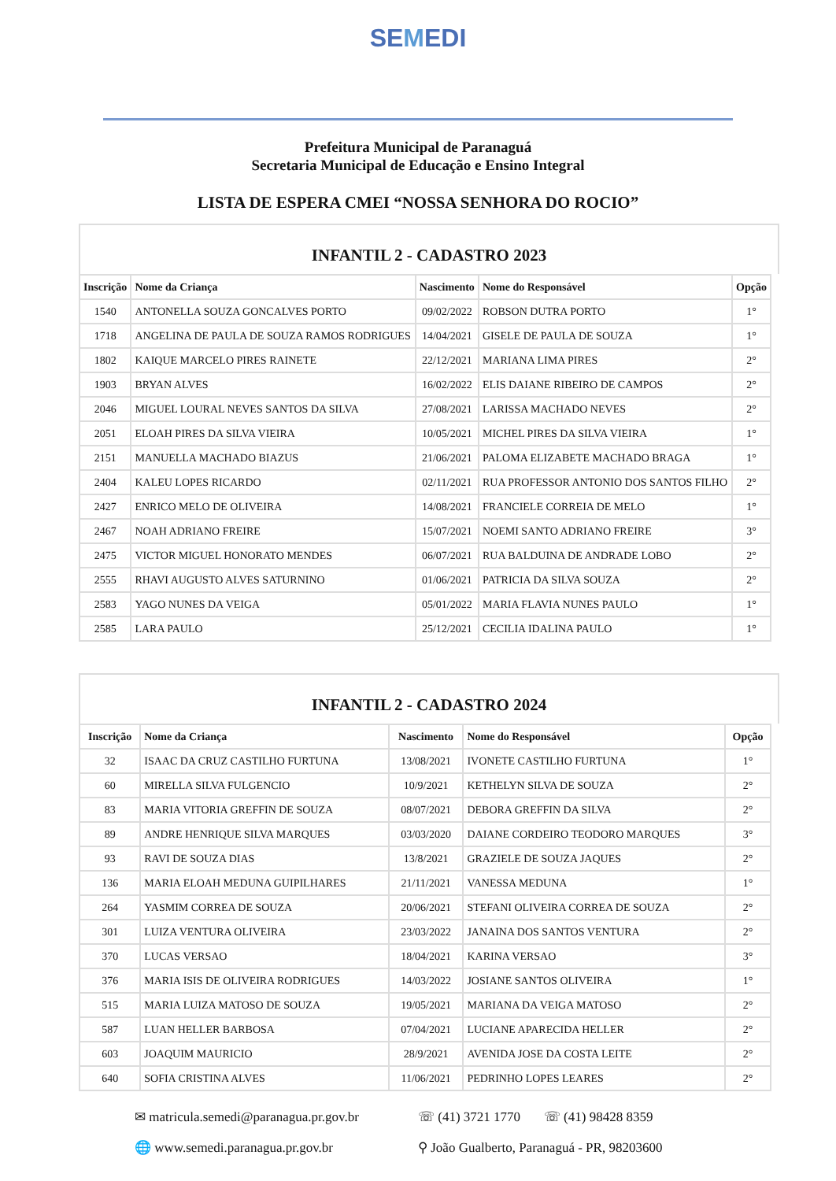SEMEDI
Prefeitura Municipal de Paranaguá
Secretaria Municipal de Educação e Ensino Integral
LISTA DE ESPERA CMEI “NOSSA SENHORA DO ROCIO”
INFANTIL 2 - CADASTRO 2023
| Inscrição | Nome da Criança | Nascimento | Nome do Responsável | Opção |
| --- | --- | --- | --- | --- |
| 1540 | ANTONELLA SOUZA GONCALVES PORTO | 09/02/2022 | ROBSON DUTRA PORTO | 1° |
| 1718 | ANGELINA DE PAULA DE SOUZA RAMOS RODRIGUES | 14/04/2021 | GISELE DE PAULA DE SOUZA | 1° |
| 1802 | KAIQUE MARCELO PIRES RAINETE | 22/12/2021 | MARIANA LIMA PIRES | 2° |
| 1903 | BRYAN ALVES | 16/02/2022 | ELIS DAIANE RIBEIRO DE CAMPOS | 2° |
| 2046 | MIGUEL LOURAL NEVES SANTOS DA SILVA | 27/08/2021 | LARISSA MACHADO NEVES | 2° |
| 2051 | ELOAH PIRES DA SILVA VIEIRA | 10/05/2021 | MICHEL PIRES DA SILVA VIEIRA | 1° |
| 2151 | MANUELLA MACHADO BIAZUS | 21/06/2021 | PALOMA ELIZABETE MACHADO BRAGA | 1° |
| 2404 | KALEU LOPES RICARDO | 02/11/2021 | RUA PROFESSOR ANTONIO DOS SANTOS FILHO | 2° |
| 2427 | ENRICO MELO DE OLIVEIRA | 14/08/2021 | FRANCIELE CORREIA DE MELO | 1° |
| 2467 | NOAH ADRIANO FREIRE | 15/07/2021 | NOEMI SANTO ADRIANO FREIRE | 3° |
| 2475 | VICTOR MIGUEL HONORATO MENDES | 06/07/2021 | RUA BALDUINA DE ANDRADE LOBO | 2° |
| 2555 | RHAVI AUGUSTO ALVES SATURNINO | 01/06/2021 | PATRICIA DA SILVA SOUZA | 2° |
| 2583 | YAGO NUNES DA VEIGA | 05/01/2022 | MARIA FLAVIA NUNES PAULO | 1° |
| 2585 | LARA PAULO | 25/12/2021 | CECILIA IDALINA PAULO | 1° |
INFANTIL 2 - CADASTRO 2024
| Inscrição | Nome da Criança | Nascimento | Nome do Responsável | Opção |
| --- | --- | --- | --- | --- |
| 32 | ISAAC DA CRUZ CASTILHO FURTUNA | 13/08/2021 | IVONETE CASTILHO FURTUNA | 1° |
| 60 | MIRELLA SILVA FULGENCIO | 10/9/2021 | KETHELYN SILVA DE SOUZA | 2° |
| 83 | MARIA VITORIA GREFFIN DE SOUZA | 08/07/2021 | DEBORA GREFFIN DA SILVA | 2° |
| 89 | ANDRE HENRIQUE SILVA MARQUES | 03/03/2020 | DAIANE CORDEIRO TEODORO MARQUES | 3° |
| 93 | RAVI DE SOUZA DIAS | 13/8/2021 | GRAZIELE DE SOUZA JAQUES | 2° |
| 136 | MARIA ELOAH MEDUNA GUIPILHARES | 21/11/2021 | VANESSA MEDUNA | 1° |
| 264 | YASMIM CORREA DE SOUZA | 20/06/2021 | STEFANI OLIVEIRA CORREA DE SOUZA | 2° |
| 301 | LUIZA VENTURA OLIVEIRA | 23/03/2022 | JANAINA DOS SANTOS VENTURA | 2° |
| 370 | LUCAS VERSAO | 18/04/2021 | KARINA VERSAO | 3° |
| 376 | MARIA ISIS DE OLIVEIRA RODRIGUES | 14/03/2022 | JOSIANE SANTOS OLIVEIRA | 1° |
| 515 | MARIA LUIZA MATOSO DE SOUZA | 19/05/2021 | MARIANA DA VEIGA MATOSO | 2° |
| 587 | LUAN HELLER BARBOSA | 07/04/2021 | LUCIANE APARECIDA HELLER | 2° |
| 603 | JOAQUIM MAURICIO | 28/9/2021 | AVENIDA JOSE DA COSTA LEITE | 2° |
| 640 | SOFIA CRISTINA ALVES | 11/06/2021 | PEDRINHO LOPES LEARES | 2° |
✉ matricula.semedi@paranagua.pr.gov.br
☏ (41) 3721 1770 ☏ (41) 98428 8359
🌐 www.semedi.paranagua.pr.gov.br
⚲ João Gualberto, Paranaguá - PR, 98203600